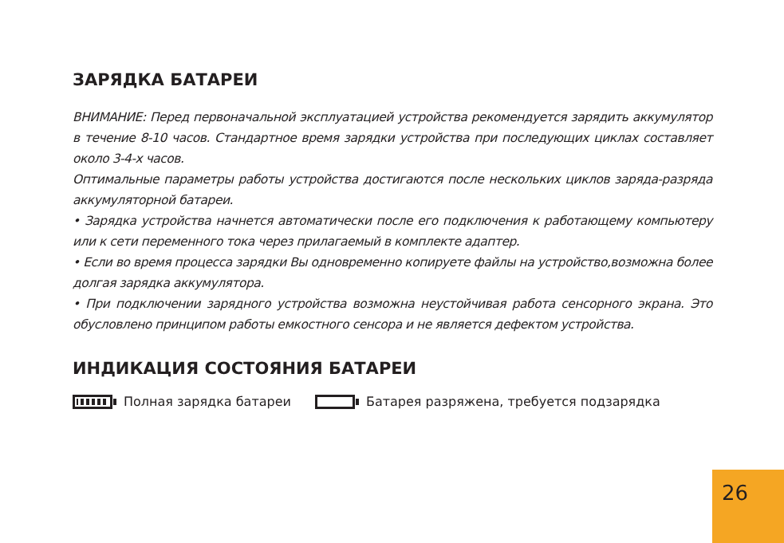ЗАРЯДКА БАТАРЕИ
ВНИМАНИЕ: Перед первоначальной эксплуатацией устройства рекомендуется зарядить аккумулятор в течение 8-10 часов. Стандартное время зарядки устройства при последующих циклах составляет около 3-4-х часов.
Оптимальные параметры работы устройства достигаются после нескольких циклов заряда-разряда аккумуляторной батареи.
• Зарядка устройства начнется автоматически после его подключения к работающему компьютеру или к сети переменного тока через прилагаемый в комплекте адаптер.
• Если во время процесса зарядки Вы одновременно копируете файлы на устройство,возможна более долгая зарядка аккумулятора.
• При подключении зарядного устройства возможна неустойчивая работа сенсорного экрана. Это обусловлено принципом работы емкостного сенсора и не является дефектом устройства.
ИНДИКАЦИЯ СОСТОЯНИЯ БАТАРЕИ
Полная зарядка батареи Батарея разряжена, требуется подзарядка
26